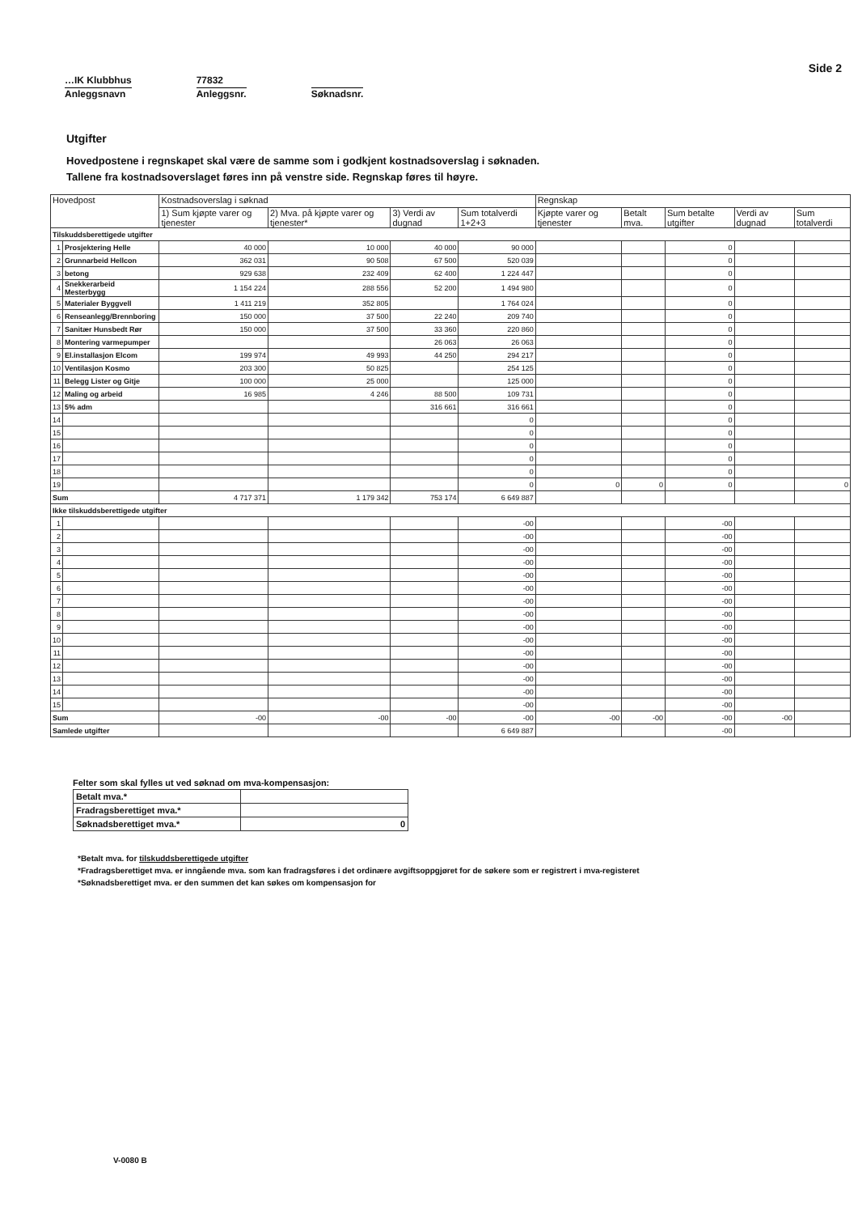Side 2
…IK Klubbhus
Anleggsnavn
77832
Anleggsnr.
Søknadsnr.
Utgifter
Hovedpostene i regnskapet skal være de samme som i godkjent kostnadsoverslag i søknaden.
Tallene fra kostnadsoverslaget føres inn på venstre side. Regnskap føres til høyre.
| Hovedpost | | Kostnadsoverslag i søknad | | | | Regnskap | | | | |
| --- | --- | --- | --- | --- | --- | --- | --- | --- | --- | --- |
| | | 1) Sum kjøpte varer og tjenester | 2) Mva. på kjøpte varer og tjenester* | 3) Verdi av dugnad | Sum totalverdi 1+2+3 | Kjøpte varer og tjenester | Betalt mva. | Sum betalte utgifter | Verdi av dugnad | Sum totalverdi |
| Tilskuddsberettigede utgifter | | | | | | | | | | |
| 1 | Prosjektering Helle | 40 000 | 10 000 | 40 000 | 90 000 | | | 0 | | |
| 2 | Grunnarbeid Hellcon | 362 031 | 90 508 | 67 500 | 520 039 | | | 0 | | |
| 3 | betong | 929 638 | 232 409 | 62 400 | 1 224 447 | | | 0 | | |
| 4 | Snekkerarbeid Mesterbygg | 1 154 224 | 288 556 | 52 200 | 1 494 980 | | | 0 | | |
| 5 | Materialer Byggvell | 1 411 219 | 352 805 | | 1 764 024 | | | 0 | | |
| 6 | Renseanlegg/Brennboring | 150 000 | 37 500 | 22 240 | 209 740 | | | 0 | | |
| 7 | Sanitær Hunsbedt Rør | 150 000 | 37 500 | 33 360 | 220 860 | | | 0 | | |
| 8 | Montering varmepumper | | | 26 063 | 26 063 | | | 0 | | |
| 9 | El.installasjon Elcom | 199 974 | 49 993 | 44 250 | 294 217 | | | 0 | | |
| 10 | Ventilasjon Kosmo | 203 300 | 50 825 | | 254 125 | | | 0 | | |
| 11 | Belegg Lister og Gitje | 100 000 | 25 000 | | 125 000 | | | 0 | | |
| 12 | Maling og arbeid | 16 985 | 4 246 | 88 500 | 109 731 | | | 0 | | |
| 13 | 5% adm | | | 316 661 | 316 661 | | | 0 | | |
| 14 | | | | | 0 | | | 0 | | |
| 15 | | | | | 0 | | | 0 | | |
| 16 | | | | | 0 | | | 0 | | |
| 17 | | | | | 0 | | | 0 | | |
| 18 | | | | | 0 | | | 0 | | |
| 19 | | | | | 0 | 0 | 0 | 0 | | 0 |
| Sum | | 4 717 371 | 1 179 342 | 753 174 | 6 649 887 | | | | | |
| Ikke tilskuddsberettigede utgifter | | | | | | | | | | |
| 1 | | | | | -00 | | | -00 | | |
| 2 | | | | | -00 | | | -00 | | |
| 3 | | | | | -00 | | | -00 | | |
| 4 | | | | | -00 | | | -00 | | |
| 5 | | | | | -00 | | | -00 | | |
| 6 | | | | | -00 | | | -00 | | |
| 7 | | | | | -00 | | | -00 | | |
| 8 | | | | | -00 | | | -00 | | |
| 9 | | | | | -00 | | | -00 | | |
| 10 | | | | | -00 | | | -00 | | |
| 11 | | | | | -00 | | | -00 | | |
| 12 | | | | | -00 | | | -00 | | |
| 13 | | | | | -00 | | | -00 | | |
| 14 | | | | | -00 | | | -00 | | |
| 15 | | | | | -00 | | | -00 | | |
| Sum | | -00 | -00 | -00 | -00 | -00 | -00 | -00 | -00 | |
| Samlede utgifter | | | | | 6 649 887 | | | -00 | | |
Felter som skal fylles ut ved søknad om mva-kompensasjon:
| Betalt mva.* | |
| Fradragsberettiget mva.* | |
| Søknadsberettiget mva.* | 0 |
*Betalt mva. for tilskuddsberettigede utgifter
*Fradragsberettiget mva. er inngående mva. som kan fradragsføres i det ordinære avgiftsoppgjøret for de søkere som er registrert i mva-registeret
*Søknadsberettiget mva. er den summen det kan søkes om kompensasjon for
V-0080 B